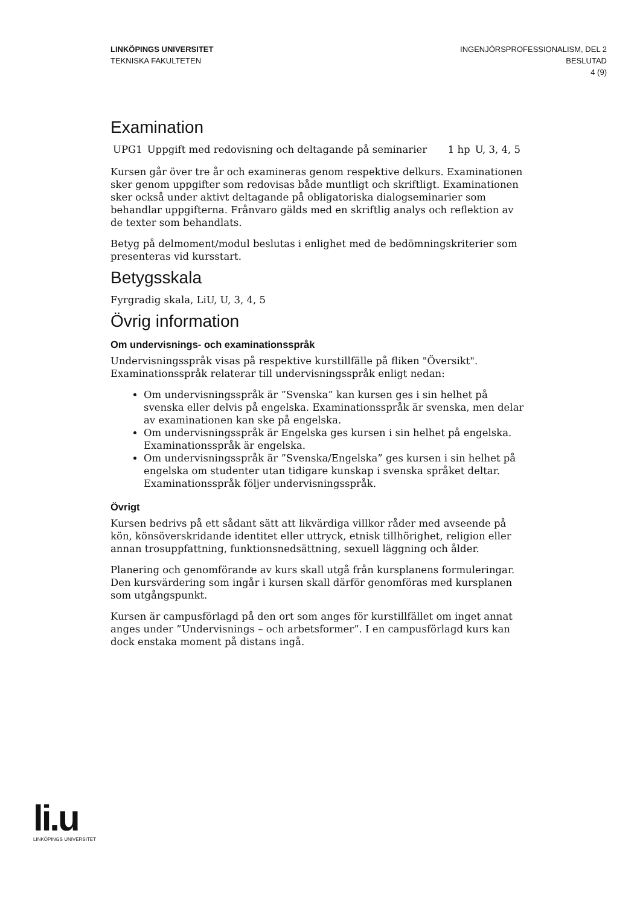LINKÖPINGS UNIVERSITET
TEKNISKA FAKULTETEN
INGENJÖRSPROFESSIONALISM, DEL 2
BESLUTAD
4 (9)
Examination
| UPG1 | Uppgift med redovisning och deltagande på seminarier | 1 hp | U, 3, 4, 5 |
Kursen går över tre år och examineras genom respektive delkurs. Examinationen sker genom uppgifter som redovisas både muntligt och skriftligt. Examinationen sker också under aktivt deltagande på obligatoriska dialogseminarier som behandlar uppgifterna. Frånvaro gälds med en skriftlig analys och reflektion av de texter som behandlats.
Betyg på delmoment/modul beslutas i enlighet med de bedömningskriterier som presenteras vid kursstart.
Betygsskala
Fyrgradig skala, LiU, U, 3, 4, 5
Övrig information
Om undervisnings- och examinationsspråk
Undervisningsspråk visas på respektive kurstillfälle på fliken "Översikt". Examinationsspråk relaterar till undervisningsspråk enligt nedan:
Om undervisningsspråk är ”Svenska” kan kursen ges i sin helhet på svenska eller delvis på engelska. Examinationsspråk är svenska, men delar av examinationen kan ske på engelska.
Om undervisningsspråk är Engelska ges kursen i sin helhet på engelska. Examinationsspråk är engelska.
Om undervisningsspråk är ”Svenska/Engelska” ges kursen i sin helhet på engelska om studenter utan tidigare kunskap i svenska språket deltar. Examinationsspråk följer undervisningsspråk.
Övrigt
Kursen bedrivs på ett sådant sätt att likvärdiga villkor råder med avseende på kön, könsöverskridande identitet eller uttryck, etnisk tillhörighet, religion eller annan trosuppfattning, funktionsnedsättning, sexuell läggning och ålder.
Planering och genomförande av kurs skall utgå från kursplanens formuleringar. Den kursvärdering som ingår i kursen skall därför genomföras med kursplanen som utgångspunkt.
Kursen är campusförlagd på den ort som anges för kurstillfället om inget annat anges under ”Undervisnings – och arbetsformer”. I en campusförlagd kurs kan dock enstaka moment på distans ingå.
li.u
LINKÖPINGS UNIVERSITET